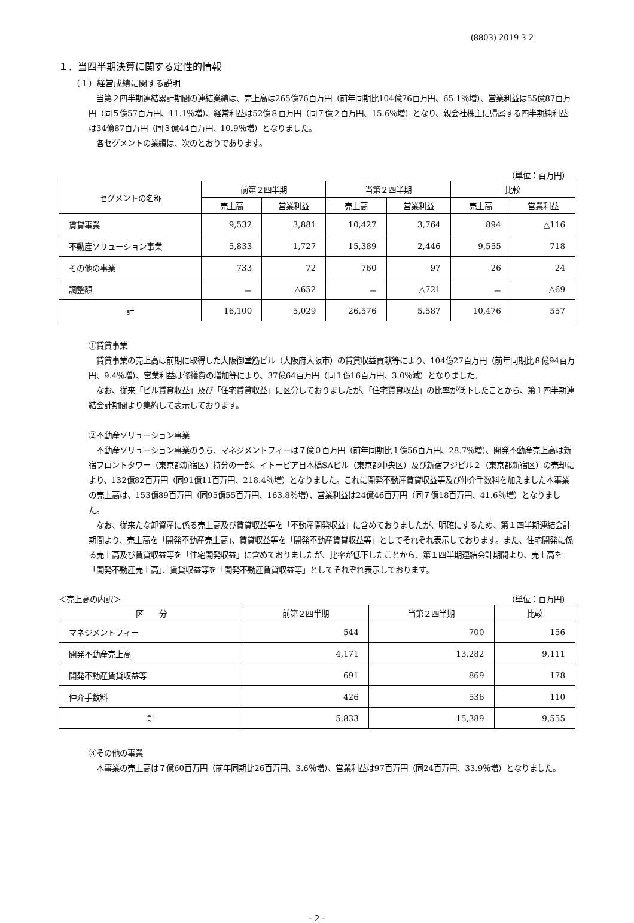(8803) 2019 3 2
１．当四半期決算に関する定性的情報
（１）経営成績に関する説明
　当第２四半期連結累計期間の連結業績は、売上高は265億76百万円（前年同期比104億76百万円、65.1％増）、営業利益は55億87百万円（同５億57百万円、11.1％増）、経常利益は52億８百万円（同７億２百万円、15.6％増）となり、親会社株主に帰属する四半期純利益は34億87百万円（同３億44百万円、10.9％増）となりました。
　各セグメントの業績は、次のとおりであります。
（単位：百万円）
| セグメントの名称 | 前第２四半期 | | 当第２四半期 | | 比較 | |
| --- | --- | --- | --- | --- | --- | --- |
| | 売上高 | 営業利益 | 売上高 | 営業利益 | 売上高 | 営業利益 |
| 賃貸事業 | 9,532 | 3,881 | 10,427 | 3,764 | 894 | △116 |
| 不動産ソリューション事業 | 5,833 | 1,727 | 15,389 | 2,446 | 9,555 | 718 |
| その他の事業 | 733 | 72 | 760 | 97 | 26 | 24 |
| 調整額 | － | △652 | － | △721 | － | △69 |
| 計 | 16,100 | 5,029 | 26,576 | 5,587 | 10,476 | 557 |
①賃貸事業
　賃貸事業の売上高は前期に取得した大阪御堂筋ビル（大阪府大阪市）の賃貸収益貢献等により、104億27百万円（前年同期比８億94百万円、9.4％増）、営業利益は修繕費の増加等により、37億64百万円（同１億16百万円、3.0％減）となりました。
　なお、従来「ビル賃貸収益」及び「住宅賃貸収益」に区分しておりましたが、「住宅賃貸収益」の比率が低下したことから、第１四半期連結会計期間より集約して表示しております。
②不動産ソリューション事業
　不動産ソリューション事業のうち、マネジメントフィーは７億０百万円（前年同期比１億56百万円、28.7％増）、開発不動産売上高は新宿フロントタワー（東京都新宿区）持分の一部、イトーピア日本橋SAビル（東京都中央区）及び新宿フジビル２（東京都新宿区）の売却により、132億82百万円（同91億11百万円、218.4％増）となりました。これに開発不動産賃貸収益等及び仲介手数料を加えました本事業の売上高は、153億89百万円（同95億55百万円、163.8％増）、営業利益は24億46百万円（同７億18百万円、41.6％増）となりました。
　なお、従来たな卸資産に係る売上高及び賃貸収益等を「不動産開発収益」に含めておりましたが、明確にするため、第１四半期連結会計期間より、売上高を「開発不動産売上高」、賃貸収益等を「開発不動産賃貸収益等」としてそれぞれ表示しております。また、住宅開発に係る売上高及び賃貸収益等を「住宅開発収益」に含めておりましたが、比率が低下したことから、第１四半期連結会計期間より、売上高を「開発不動産売上高」、賃貸収益等を「開発不動産賃貸収益等」としてそれぞれ表示しております。
＜売上高の内訳＞ （単位：百万円）
| 区 分 | 前第２四半期 | 当第２四半期 | 比較 |
| --- | --- | --- | --- |
| マネジメントフィー | 544 | 700 | 156 |
| 開発不動産売上高 | 4,171 | 13,282 | 9,111 |
| 開発不動産賃貸収益等 | 691 | 869 | 178 |
| 仲介手数料 | 426 | 536 | 110 |
| 計 | 5,833 | 15,389 | 9,555 |
③その他の事業
　本事業の売上高は７億60百万円（前年同期比26百万円、3.6％増）、営業利益は97百万円（同24百万円、33.9％増）となりました。
- 2 -